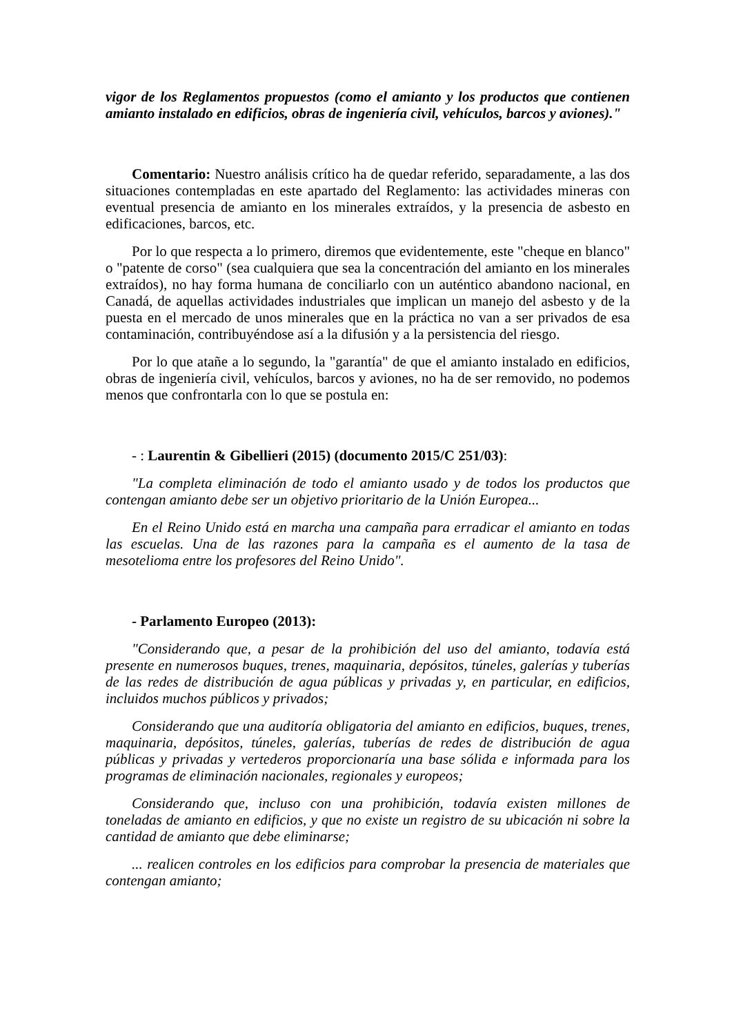vigor de los Reglamentos propuestos (como el amianto y los productos que contienen amianto instalado en edificios, obras de ingeniería civil, vehículos, barcos y aviones)."
Comentario: Nuestro análisis crítico ha de quedar referido, separadamente, a las dos situaciones contempladas en este apartado del Reglamento: las actividades mineras con eventual presencia de amianto en los minerales extraídos, y la presencia de asbesto en edificaciones, barcos, etc.
Por lo que respecta a lo primero, diremos que evidentemente, este "cheque en blanco" o "patente de corso" (sea cualquiera que sea la concentración del amianto en los minerales extraídos), no hay forma humana de conciliarlo con un auténtico abandono nacional, en Canadá, de aquellas actividades industriales que implican un manejo del asbesto y de la puesta en el mercado de unos minerales que en la práctica no van a ser privados de esa contaminación, contribuyéndose así a la difusión y a la persistencia del riesgo.
Por lo que atañe a lo segundo, la "garantía" de que el amianto instalado en edificios, obras de ingeniería civil, vehículos, barcos y aviones, no ha de ser removido, no podemos menos que confrontarla con lo que se postula en:
- : Laurentin & Gibellieri (2015) (documento 2015/C 251/03):
"La completa eliminación de todo el amianto usado y de todos los productos que contengan amianto debe ser un objetivo prioritario de la Unión Europea...
En el Reino Unido está en marcha una campaña para erradicar el amianto en todas las escuelas. Una de las razones para la campaña es el aumento de la tasa de mesotelioma entre los profesores del Reino Unido".
- Parlamento Europeo (2013):
"Considerando que, a pesar de la prohibición del uso del amianto, todavía está presente en numerosos buques, trenes, maquinaria, depósitos, túneles, galerías y tuberías de las redes de distribución de agua públicas y privadas y, en particular, en edificios, incluidos muchos públicos y privados;
Considerando que una auditoría obligatoria del amianto en edificios, buques, trenes, maquinaria, depósitos, túneles, galerías, tuberías de redes de distribución de agua públicas y privadas y vertederos proporcionaría una base sólida e informada para los programas de eliminación nacionales, regionales y europeos;
Considerando que, incluso con una prohibición, todavía existen millones de toneladas de amianto en edificios, y que no existe un registro de su ubicación ni sobre la cantidad de amianto que debe eliminarse;
... realicen controles en los edificios para comprobar la presencia de materiales que contengan amianto;